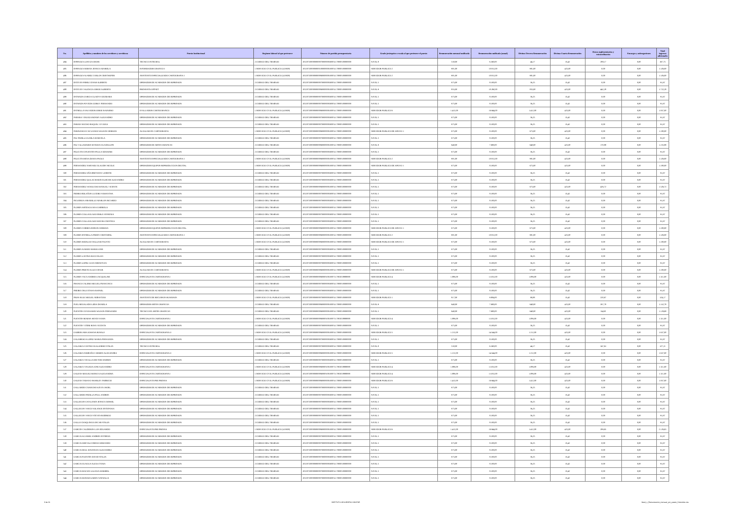| No. | Apellidos y nombres de los servidores y servidoras | Puesto Institucional | Regimen laboral al que pertenece | Número de partida presupuestaria | Grado jerárquico o escala al que pertenece el puesto | Remuneración mensual unificada | Remuneración unificada (anual) | Décimo Tercera Remuneración | Décima Cuarta Remuneración | Horas suplementarias y extraordinarias | Encargos y subrogaciones | Total ingresos adicionales |
| --- | --- | --- | --- | --- | --- | --- | --- | --- | --- | --- | --- | --- |
| 484 | ESPINOZA LOAYZA OMAR | TECNICO INTEGRAL | 2.CODIGO DEL TRABAJO | 2022072000000000870000000500051170000100000000 | NIVEL 8 | 530,00 | 6.360,00 | 44,17 | 35,42 | 288,17 | 0,00 | 367,75 |
| 485 | ESPINOZA MORAN JESSICA MARIELA | INFORMADOR GRAFICO I | 1.SERVICIO CIVIL PUBLICO (LOSEP) | 2022072000000000100000000100051170000100000000 | SERVIDOR PUBLICO 2 | 901,00 | 10.812,00 | 901,00 | 425,00 | 0,00 | 0,00 | 1.326,00 |
| 486 | ESPINOZA SUAREZ CARLOS CRISTHOFER | ASISTENTE ESPECIALIZADO CARTOGRAFIA I | 1.SERVICIO CIVIL PUBLICO (LOSEP) | 2022072000000000860000000100051170000100000000 | SERVIDOR PUBLICO 2 | 901,00 | 10.812,00 | 901,00 | 425,00 | 0,00 | 0,00 | 1.326,00 |
| 487 | ESTEVES PEREZ CESAR ALBERTO | OPERADOR DE ACABADOS DE IMPRESION | 2.CODIGO DEL TRABAJO | 2022072000000000870000000500051170000100000000 | NIVEL 5 | 675,00 | 8.100,00 | 56,25 | 35,42 | 0,00 | 0,00 | 91,67 |
| 488 | ESTEVES VALENCIA JORGE ALBERTO | PRENSISTA OFFSET | 2.CODIGO DEL TRABAJO | 2022072000000000860000000100051170000100000000 | NIVEL 9 | 855,00 | 10.260,00 | 855,00 | 425,00 | 442,28 | 0,00 | 1.722,28 |
| 489 | ESTRADA GARCIA GLADYS GEOMARA | OPERADOR DE ACABADOS DE IMPRESION | 2.CODIGO DEL TRABAJO | 2022072000000000870000000500051170000100000000 | NIVEL 5 | 675,00 | 8.100,00 | 56,25 | 35,42 | 0,00 | 0,00 | 91,67 |
| 490 | ESTRADA POVEDA GORKY FERNANDO | OPERADOR DE ACABADOS DE IMPRESION | 2.CODIGO DEL TRABAJO | 2022072000000000870000000500051170000100000000 | NIVEL 5 | 675,00 | 8.100,00 | 56,25 | 35,42 | 0,00 | 0,00 | 91,67 |
| 491 | ESTRELLA SALVADOR JORGE RAINIERO | EVALUADOR CARTOGRAFICO | 1.SERVICIO CIVIL PUBLICO (LOSEP) | 2022072000000000860000000100051170000100000000 | SERVIDOR PUBLICO 6 | 1.412,00 | 16.944,00 | 1.412,00 | 425,00 | 0,00 | 0,00 | 1.837,00 |
| 492 | FABARA VINUEZA ROSMY ALEJANDRO | OPERADOR DE ACABADOS DE IMPRESION | 2.CODIGO DEL TRABAJO | 2022072000000000870000000500051170000100000000 | NIVEL 5 | 675,00 | 8.100,00 | 56,25 | 35,42 | 0,00 | 0,00 | 91,67 |
| 493 | FARIAS SIGCHO RAQUEL VIVIANA | OPERADOR DE ACABADOS DE IMPRESION | 2.CODIGO DEL TRABAJO | 2022072000000000870000000500051170000100000000 | NIVEL 5 | 675,00 | 8.100,00 | 56,25 | 35,42 | 0,00 | 0,00 | 91,67 |
| 494 | FARINANGO CACUANGO WILSON GERMAN | AUXILIAR EN CARTOGRAFIA | 1.SERVICIO CIVIL PUBLICO (LOSEP) | 2022072000000000860000000100051170000100000000 | SERVIDOR PUBLICO DE APOYO 3 | 675,00 | 8.100,00 | 675,00 | 425,00 | 0,00 | 0,00 | 1.100,00 |
| 495 | FAZ PADILLA KARLA MARCELA | OPERADOR DE ACABADOS DE IMPRESION | 2.CODIGO DEL TRABAJO | 2022072000000000870000000500051170000100000000 | NIVEL 5 | 675,00 | 8.100,00 | 56,25 | 35,42 | 0,00 | 0,00 | 91,67 |
| 496 | FAZ VILLAMARIN MYRIAN GUADALUPE | OPERADOR DE ARTES GRAFICAS | 2.CODIGO DEL TRABAJO | 2022072000000000860000000100051170000100000000 | NIVEL 9 | 640,00 | 7.680,00 | 640,00 | 425,00 | 170,88 | 0,00 | 1.235,88 |
| 497 | FELICITA CIFUENTES PAULA ADAMARI | OPERADOR DE ACABADOS DE IMPRESION | 2.CODIGO DEL TRABAJO | 2022072000000000870000000500051170000100000000 | NIVEL 5 | 675,00 | 8.100,00 | 56,25 | 35,42 | 0,00 | 0,00 | 91,67 |
| 498 | FELICITA MENA DIANA PAOLA | ASISTENTE ESPECIALIZADO CARTOGRAFIA I | 1.SERVICIO CIVIL PUBLICO (LOSEP) | 2022072000000000860000000100051170000100000000 | SERVIDOR PUBLICO 2 | 901,00 | 10.812,00 | 901,00 | 425,00 | 0,00 | 0,00 | 1.326,00 |
| 499 | FERNANDEZ NARVAEZ GLAUDIS NICOLE | OPERADOR EQUIPOS REPRODUCCION DIGITAL | 1.SERVICIO CIVIL PUBLICO (LOSEP) | 2022072000000000860000000100051170000100000000 | SERVIDOR PUBLICO DE APOYO 3 | 675,00 | 8.100,00 | 675,00 | 425,00 | 0,00 | 0,00 | 1.100,00 |
| 500 | FERNANDEZ OÑA BRITANNY LISBETH | OPERADOR DE ACABADOS DE IMPRESION | 2.CODIGO DEL TRABAJO | 2022072000000000870000000500051170000100000000 | NIVEL 5 | 675,00 | 8.100,00 | 56,25 | 35,42 | 0,00 | 0,00 | 91,67 |
| 501 | FERNANDEZ QUILACHAMIN ELIECER ALEJANDRO | OPERADOR DE ACABADOS DE IMPRESION | 2.CODIGO DEL TRABAJO | 2022072000000000870000000500051170000100000000 | NIVEL 5 | 675,00 | 8.100,00 | 56,25 | 35,42 | 0,00 | 0,00 | 91,67 |
| 502 | FERNANDEZ SANGUCHO MANUEL VICENTE | OPERADOR DE ACABADOS DE IMPRESION | 2.CODIGO DEL TRABAJO | 2022072000000000860000000100051170000200000000 | NIVEL 5 | 675,00 | 8.100,00 | 675,00 | 425,00 | 426,72 | 0,00 | 1.526,72 |
| 503 | FIERRO BOLAÑOS LUCERO SAMANTHA | OPERADOR DE ACABADOS DE IMPRESION | 2.CODIGO DEL TRABAJO | 2022072000000000870000000500051170000100000000 | NIVEL 5 | 675,00 | 8.100,00 | 56,25 | 35,42 | 0,00 | 0,00 | 91,67 |
| 504 | FIGUEROA JARAMILLO MARLON RICARDO | OPERADOR DE ACABADOS DE IMPRESION | 2.CODIGO DEL TRABAJO | 2022072000000000870000000500051170000100000000 | NIVEL 5 | 675,00 | 8.100,00 | 56,25 | 35,42 | 0,00 | 0,00 | 91,67 |
| 505 | FLORES ARTEAGA ANA GABRIELA | OPERADOR DE ACABADOS DE IMPRESION | 2.CODIGO DEL TRABAJO | 2022072000000000870000000500051170000100000000 | NIVEL 5 | 675,00 | 8.100,00 | 56,25 | 35,42 | 0,00 | 0,00 | 91,67 |
| 506 | FLORES COLLAGUAZO ERIKA YESSENIA | OPERADOR DE ACABADOS DE IMPRESION | 2.CODIGO DEL TRABAJO | 2022072000000000870000000500051170000100000000 | NIVEL 5 | 675,00 | 8.100,00 | 56,25 | 35,42 | 0,00 | 0,00 | 91,67 |
| 507 | FLORES COLLAGUAZO MAYRA CRISTINA | OPERADOR DE ACABADOS DE IMPRESION | 2.CODIGO DEL TRABAJO | 2022072000000000870000000500051170000100000000 | NIVEL 5 | 675,00 | 8.100,00 | 56,25 | 35,42 | 0,00 | 0,00 | 91,67 |
| 508 | FLORES CORREA EDISON GERMAN | OPERADOR EQUIPOS REPRODUCCION DIGITAL | 1.SERVICIO CIVIL PUBLICO (LOSEP) | 2022072000000000860000000100051170000100000000 | SERVIDOR PUBLICO DE APOYO 3 | 675,00 | 8.100,00 | 675,00 | 425,00 | 0,00 | 0,00 | 1.100,00 |
| 509 | FLORES ESTRELLA FREDY CRISTOBAL | ASISTENTE ESPECIALIZADO CARTOGRAFIA I | 1.SERVICIO CIVIL PUBLICO (LOSEP) | 2022072000000000860000000100051170000100000000 | SERVIDOR PUBLICO 2 | 901,00 | 10.812,00 | 901,00 | 425,00 | 0,00 | 0,00 | 1.326,00 |
| 510 | FLORES HIDALGO WILLIAM FAUSTO | AUXILIAR EN CARTOGRAFIA | 1.SERVICIO CIVIL PUBLICO (LOSEP) | 2022072000000000860000000100051170000100000000 | SERVIDOR PUBLICO DE APOYO 3 | 675,00 | 8.100,00 | 675,00 | 425,00 | 0,00 | 0,00 | 1.100,00 |
| 511 | FLORES JURADO MARIA JOSE | OPERADOR DE ACABADOS DE IMPRESION | 2.CODIGO DEL TRABAJO | 2022072000000000870000000500051170000100000000 | NIVEL 5 | 675,00 | 8.100,00 | 56,25 | 35,42 | 0,00 | 0,00 | 91,67 |
| 512 | FLORES LASTRA HUGO ELIAS | OPERADOR DE ACABADOS DE IMPRESION | 2.CODIGO DEL TRABAJO | 2022072000000000870000000500051170000100000000 | NIVEL 5 | 675,00 | 8.100,00 | 56,25 | 35,42 | 0,00 | 0,00 | 91,67 |
| 513 | FLORES LOPEZ JUAN SEBASTIAN | OPERADOR DE ACABADOS DE IMPRESION | 2.CODIGO DEL TRABAJO | 2022072000000000870000000500051170000100000000 | NIVEL 5 | 675,00 | 8.100,00 | 56,25 | 35,42 | 0,00 | 0,00 | 91,67 |
| 514 | FLORES PRIETO JULIO CESAR | AUXILIAR EN CARTOGRAFIA | 1.SERVICIO CIVIL PUBLICO (LOSEP) | 2022072000000000860000000100051170000100000000 | SERVIDOR PUBLICO DE APOYO 3 | 675,00 | 8.100,00 | 675,00 | 425,00 | 0,00 | 0,00 | 1.100,00 |
| 515 | FLORES VACA ANDREA JACQUELINE | ESPECIALISTA CARTOGRAFIA I | 1.SERVICIO CIVIL PUBLICO (LOSEP) | 202207200000000086000010010007117002028888888 | SERVIDOR PUBLICO 4 | 1.086,00 | 13.032,00 | 1.086,00 | 425,00 | 0,00 | 0,00 | 1.511,00 |
| 516 | FRANCO CALERO MIGUEL FRANCISCO | OPERADOR DE ACABADOS DE IMPRESION | 2.CODIGO DEL TRABAJO | 2022072000000000870000000500051170000100000000 | NIVEL 5 | 675,00 | 8.100,00 | 56,25 | 35,42 | 0,00 | 0,00 | 91,67 |
| 517 | FREIRE CRUZ ETHAN RAFAEL | OPERADOR DE ACABADOS DE IMPRESION | 2.CODIGO DEL TRABAJO | 2022072000000000870000000500051170000100000000 | NIVEL 5 | 675,00 | 8.100,00 | 56,25 | 35,42 | 0,00 | 0,00 | 91,67 |
| 518 | FRIAS RUIZ MIGUEL SEBASTIAN | ASISTENTE DE RECURSOS HUMANOS | 1.SERVICIO CIVIL PUBLICO (LOSEP) | 2022072000000000870000000500051170000100000000 | SERVIDOR PUBLICO 1 | 817,00 | 9.804,00 | 68,08 | 35,42 | 220,67 | 0,00 | 324,17 |
| 519 | FUEL REGALADO LIDIA DANIELA | OPERADOR ARTES GRAFICAS | 2.CODIGO DEL TRABAJO | 2022072000000000860000000100051170000100000000 | NIVEL 9 | 640,00 | 7.680,00 | 640,00 | 425,00 | 267,78 | 0,00 | 1.332,78 |
| 520 | FUENTES COYASAMIN WILSON FERNANDO | TECNICO EN ARTES GRAFICAS | 2.CODIGO DEL TRABAJO | 2022072000000000860000000100051170000100000000 | NIVEL 5 | 640,00 | 7.680,00 | 640,00 | 425,00 | 64,68 | 0,00 | 1.129,68 |
| 521 | FUENTES ROMAN HEYDI YANIN | ESPECIALISTA CARTOGRAFIA I | 1.SERVICIO CIVIL PUBLICO (LOSEP) | 202207200000000086000010010007117002028888888 | SERVIDOR PUBLICO 4 | 1.086,00 | 13.032,00 | 1.086,00 | 425,00 | 0,00 | 0,00 | 1.511,00 |
| 522 | FUENTES VITERI ROSA VICENTA | OPERADOR DE ACABADOS DE IMPRESION | 2.CODIGO DEL TRABAJO | 2022072000000000870000000500051170000100000000 | NIVEL 5 | 675,00 | 8.100,00 | 56,25 | 35,42 | 0,00 | 0,00 | 91,67 |
| 523 | GAIBOR JARA JOHANA ROSALY | ESPECIALISTA CARTOGRAFIA II | 1.SERVICIO CIVIL PUBLICO (LOSEP) | 2022072000000000860000000100051170000100000000 | SERVIDOR PUBLICO 5 | 1.212,00 | 14.544,00 | 1.212,00 | 425,00 | 0,00 | 0,00 | 1.637,00 |
| 524 | GALARRAGA LOPEZ MARIA FERNANDA | OPERADOR DE ACABADOS DE IMPRESION | 2.CODIGO DEL TRABAJO | 2022072000000000870000000500051170000100000000 | NIVEL 5 | 675,00 | 8.100,00 | 56,25 | 35,42 | 0,00 | 0,00 | 91,67 |
| 525 | GALARZA CASTRO GUILLERMO STALIN | TECNICO INTEGRAL | 2.CODIGO DEL TRABAJO | 2022072000000000870000000500051170000100000000 | NIVEL 8 | 530,00 | 6.360,00 | 44,17 | 35,42 | 247,63 | 0,00 | 327,21 |
| 526 | GALARZA SIMBAÑA CARMEN ALEXANDRA | ESPECIALISTA CARTOGRAFIA II | 1.SERVICIO CIVIL PUBLICO (LOSEP) | 2022072000000000860000000100051170000100000000 | SERVIDOR PUBLICO 5 | 1.212,00 | 14.544,00 | 1.212,00 | 425,00 | 0,00 | 0,00 | 1.637,00 |
| 527 | GALARZA VECILLA HECTOR ANDRES | OPERADOR DE ACABADOS DE IMPRESION | 2.CODIGO DEL TRABAJO | 2022072000000000870000000500051170000100000000 | NIVEL 5 | 675,00 | 8.100,00 | 56,25 | 35,42 | 0,00 | 0,00 | 91,67 |
| 528 | GALARZA VINUEZA JOSE ALEJANDRO | ESPECIALISTA CARTOGRAFIA I | 1.SERVICIO CIVIL PUBLICO (LOSEP) | 202207200000000086000010010007117002028888888 | SERVIDOR PUBLICO 4 | 1.086,00 | 13.032,00 | 1.086,00 | 425,00 | 0,00 | 0,00 | 1.511,00 |
| 529 | GALEAS MIGUEZ MONICA ALEXANDRA | ESPECIALISTA CARTOGRAFIA I | 1.SERVICIO CIVIL PUBLICO (LOSEP) | 202207200000000086000010010007117002028888888 | SERVIDOR PUBLICO 4 | 1.086,00 | 13.032,00 | 1.086,00 | 425,00 | 0,00 | 0,00 | 1.511,00 |
| 530 | GALEAS TAMAYO SHARLEY FABRICIO | ESPECIALISTA PRE PRENSA | 1.SERVICIO CIVIL PUBLICO (LOSEP) | 2022072000000000860000000100051170000100000000 | SERVIDOR PUBLICO 6 | 1.412,00 | 16.944,00 | 1.412,00 | 425,00 | 0,00 | 0,00 | 1.837,00 |
| 531 | GALLARDO CAMACHO KEVIN JHOEL | OPERADOR DE ACABADOS DE IMPRESION | 2.CODIGO DEL TRABAJO | 2022072000000000870000000500051170000100000000 | NIVEL 5 | 675,00 | 8.100,00 | 56,25 | 35,42 | 0,00 | 0,00 | 91,67 |
| 532 | GALLARDO PADILLA PAUL ANDRES | OPERADOR DE ACABADOS DE IMPRESION | 2.CODIGO DEL TRABAJO | 2022072000000000870000000500051170000100000000 | NIVEL 5 | 675,00 | 8.100,00 | 56,25 | 35,42 | 0,00 | 0,00 | 91,67 |
| 533 | GALLEGOS GAVILANES JESSICA MISHEL | OPERADOR DE ACABADOS DE IMPRESION | 2.CODIGO DEL TRABAJO | 2022072000000000870000000500051170000100000000 | NIVEL 5 | 675,00 | 8.100,00 | 56,25 | 35,42 | 0,00 | 0,00 | 91,67 |
| 534 | GALLEGOS VASCO SOLANGE ESTEFANIA | OPERADOR DE ACABADOS DE IMPRESION | 2.CODIGO DEL TRABAJO | 2022072000000000870000000500051170000100000000 | NIVEL 5 | 675,00 | 8.100,00 | 56,25 | 35,42 | 0,00 | 0,00 | 91,67 |
| 535 | GALLEGOS VASCO STEVEN RODRIGO | OPERADOR DE ACABADOS DE IMPRESION | 2.CODIGO DEL TRABAJO | 2022072000000000870000000500051170000100000000 | NIVEL 5 | 675,00 | 8.100,00 | 56,25 | 35,42 | 0,00 | 0,00 | 91,67 |
| 536 | GALLO CHAQUINGA OSCAR STALIN | OPERADOR DE ACABADOS DE IMPRESION | 2.CODIGO DEL TRABAJO | 2022072000000000870000000500051170000100000000 | NIVEL 5 | 675,00 | 8.100,00 | 56,25 | 35,42 | 0,00 | 0,00 | 91,67 |
| 537 | GARCES CALDERON LUIS EDUARDO | ESPECIALISTA PRE PRENSA | 1.SERVICIO CIVIL PUBLICO (LOSEP) | 2022072000000000860000000100051170000100000000 | SERVIDOR PUBLICO 6 | 1.412,00 | 16.944,00 | 1.412,00 | 425,00 | 289,65 | 0,00 | 2.126,65 |
| 538 | GARCIA ALVAREZ ANDRES ESTEBAN | OPERADOR DE ACABADOS DE IMPRESION | 2.CODIGO DEL TRABAJO | 2022072000000000870000000500051170000100000000 | NIVEL 5 | 675,00 | 8.100,00 | 56,25 | 35,42 | 0,00 | 0,00 | 91,67 |
| 539 | GARCIA AREVALO DIEGO ARMANDO | OPERADOR DE ACABADOS DE IMPRESION | 2.CODIGO DEL TRABAJO | 2022072000000000870000000500051170000100000000 | NIVEL 5 | 675,00 | 8.100,00 | 56,25 | 35,42 | 0,00 | 0,00 | 91,67 |
| 540 | GARCIA DIAZ JONATHAN ALEJANDRO | OPERADOR DE ACABADOS DE IMPRESION | 2.CODIGO DEL TRABAJO | 2022072000000000870000000500051170000100000000 | NIVEL 5 | 675,00 | 8.100,00 | 56,25 | 35,42 | 0,00 | 0,00 | 91,67 |
| 541 | GARCIA FUENTES DAVID STALIN | OPERADOR DE ACABADOS DE IMPRESION | 2.CODIGO DEL TRABAJO | 2022072000000000870000000500051170000100000000 | NIVEL 5 | 675,00 | 8.100,00 | 56,25 | 35,42 | 0,00 | 0,00 | 91,67 |
| 542 | GARCIA GUAGUA ALEXA TANIA | OPERADOR DE ACABADOS DE IMPRESION | 2.CODIGO DEL TRABAJO | 2022072000000000870000000500051170000100000000 | NIVEL 5 | 675,00 | 8.100,00 | 56,25 | 35,42 | 0,00 | 0,00 | 91,67 |
| 543 | GARCIA MACIAS LILIANA MARIBEL | OPERADOR DE ACABADOS DE IMPRESION | 2.CODIGO DEL TRABAJO | 2022072000000000870000000500051170000100000000 | NIVEL 5 | 675,00 | 8.100,00 | 56,25 | 35,42 | 0,00 | 0,00 | 91,67 |
| 544 | GARCIA MONAR KAREN NATHALIA | OPERADOR DE ACABADOS DE IMPRESION | 2.CODIGO DEL TRABAJO | 2022072000000000870000000500051170000100000000 | NIVEL 5 | 675,00 | 8.100,00 | 56,25 | 35,42 | 0,00 | 0,00 | 91,67 |
9 de 26 INSTITUTO GEOGRÁFICO MILITAR literal_c_Remuneracion_mensual_por_puesto_Diciembre.xlsx